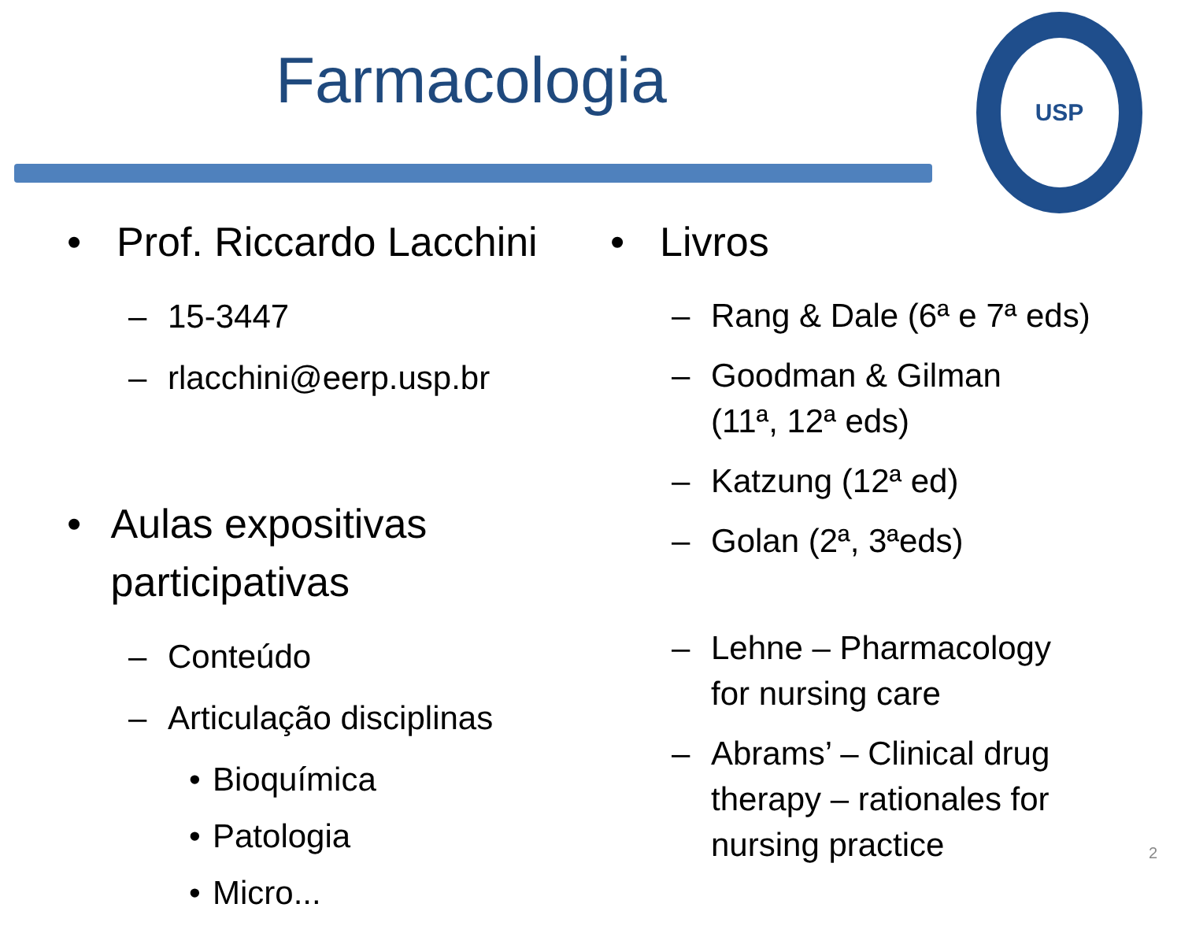Farmacologia
USP
• Prof. Riccardo Lacchini
– 15-3447
– rlacchini@eerp.usp.br
• Aulas expositivas participativas
– Conteúdo
– Articulação disciplinas
• Bioquímica
• Patologia
• Micro...
• Livros
– Rang & Dale (6ª e 7ª eds)
– Goodman & Gilman
(11ª, 12ª eds)
– Katzung (12ª ed)
– Golan (2ª, 3ªeds)
– Lehne – Pharmacology
for nursing care
– Abrams’ – Clinical drug
therapy – rationales for
nursing practice
2